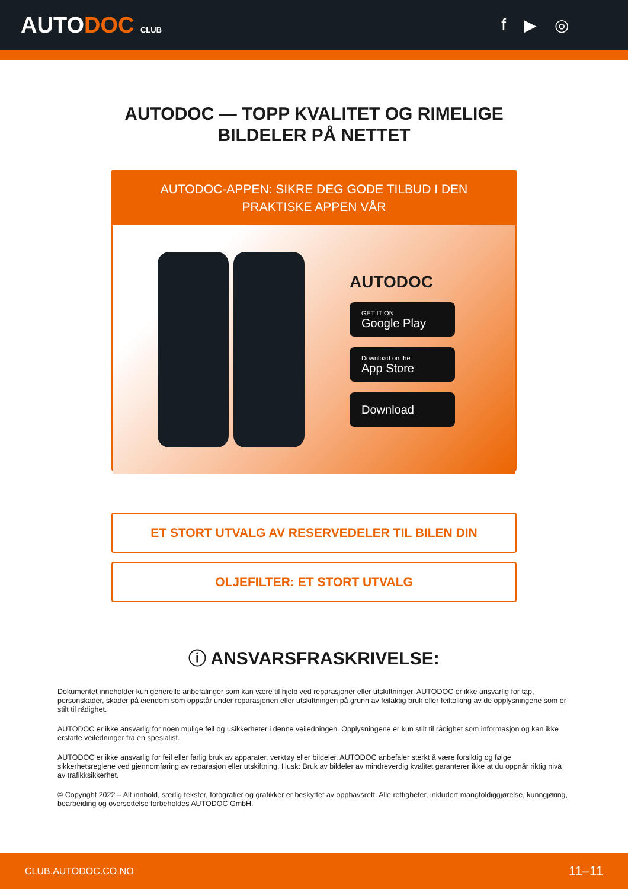AUTODOC CLUB
f ▶ ◎
AUTODOC — TOPP KVALITET OG RIMELIGE BILDELER PÅ NETTET
AUTODOC-APPEN: SIKRE DEG GODE TILBUD I DEN PRAKTISKE APPEN VÅR
AUTODOC
GET IT ON
Google Play
Download on the
App Store
Download
ET STORT UTVALG AV RESERVEDELER TIL BILEN DIN
OLJEFILTER: ET STORT UTVALG
ⓘ ANSVARSFRASKRIVELSE:
Dokumentet inneholder kun generelle anbefalinger som kan være til hjelp ved reparasjoner eller utskiftninger. AUTODOC er ikke ansvarlig for tap, personskader, skader på eiendom som oppstår under reparasjonen eller utskiftningen på grunn av feilaktig bruk eller feiltolking av de opplysningene som er stilt til rådighet.
AUTODOC er ikke ansvarlig for noen mulige feil og usikkerheter i denne veiledningen. Opplysningene er kun stilt til rådighet som informasjon og kan ikke erstatte veiledninger fra en spesialist.
AUTODOC er ikke ansvarlig for feil eller farlig bruk av apparater, verktøy eller bildeler. AUTODOC anbefaler sterkt å være forsiktig og følge sikkerhetsreglene ved gjennomføring av reparasjon eller utskiftning. Husk: Bruk av bildeler av mindreverdig kvalitet garanterer ikke at du oppnår riktig nivå av trafikksikkerhet.
© Copyright 2022 – Alt innhold, særlig tekster, fotografier og grafikker er beskyttet av opphavsrett. Alle rettigheter, inkludert mangfoldiggjørelse, kunngjøring, bearbeiding og oversettelse forbeholdes AUTODOC GmbH.
CLUB.AUTODOC.CO.NO 11–11